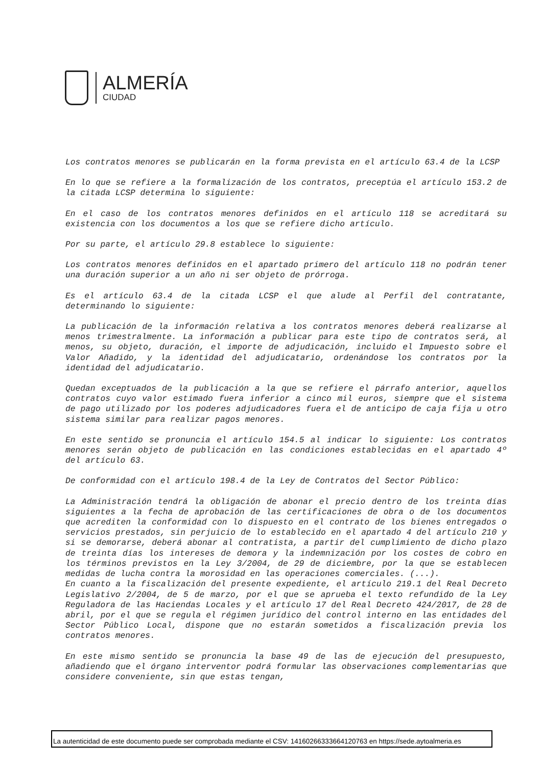ALMERÍA
CIUDAD
Los contratos menores se publicarán en la forma prevista en el artículo 63.4 de la LCSP
En lo que se refiere a la formalización de los contratos, preceptúa el artículo 153.2 de la citada LCSP determina lo siguiente:
En el caso de los contratos menores definidos en el artículo 118 se acreditará su existencia con los documentos a los que se refiere dicho artículo.
Por su parte, el artículo 29.8 establece lo siguiente:
Los contratos menores definidos en el apartado primero del artículo 118 no podrán tener una duración superior a un año ni ser objeto de prórroga.
Es el artículo 63.4 de la citada LCSP el que alude al Perfil del contratante, determinando lo siguiente:
La publicación de la información relativa a los contratos menores deberá realizarse al menos trimestralmente. La información a publicar para este tipo de contratos será, al menos, su objeto, duración, el importe de adjudicación, incluido el Impuesto sobre el Valor Añadido, y la identidad del adjudicatario, ordenándose los contratos por la identidad del adjudicatario.
Quedan exceptuados de la publicación a la que se refiere el párrafo anterior, aquellos contratos cuyo valor estimado fuera inferior a cinco mil euros, siempre que el sistema de pago utilizado por los poderes adjudicadores fuera el de anticipo de caja fija u otro sistema similar para realizar pagos menores.
En este sentido se pronuncia el artículo 154.5 al indicar lo siguiente: Los contratos menores serán objeto de publicación en las condiciones establecidas en el apartado 4º del artículo 63.
De conformidad con el artículo 198.4 de la Ley de Contratos del Sector Público:
La Administración tendrá la obligación de abonar el precio dentro de los treinta días siguientes a la fecha de aprobación de las certificaciones de obra o de los documentos que acrediten la conformidad con lo dispuesto en el contrato de los bienes entregados o servicios prestados, sin perjuicio de lo establecido en el apartado 4 del artículo 210 y si se demorarse, deberá abonar al contratista, a partir del cumplimiento de dicho plazo de treinta días los intereses de demora y la indemnización por los costes de cobro en los términos previstos en la Ley 3/2004, de 29 de diciembre, por la que se establecen medidas de lucha contra la morosidad en las operaciones comerciales. (...).
En cuanto a la fiscalización del presente expediente, el artículo 219.1 del Real Decreto Legislativo 2/2004, de 5 de marzo, por el que se aprueba el texto refundido de la Ley Reguladora de las Haciendas Locales y el artículo 17 del Real Decreto 424/2017, de 28 de abril, por el que se regula el régimen jurídico del control interno en las entidades del Sector Público Local, dispone que no estarán sometidos a fiscalización previa los contratos menores.
En este mismo sentido se pronuncia la base 49 de las de ejecución del presupuesto, añadiendo que el órgano interventor podrá formular las observaciones complementarias que considere conveniente, sin que estas tengan,
La autenticidad de este documento puede ser comprobada mediante el CSV: 14160266333664120763 en https://sede.aytoalmeria.es